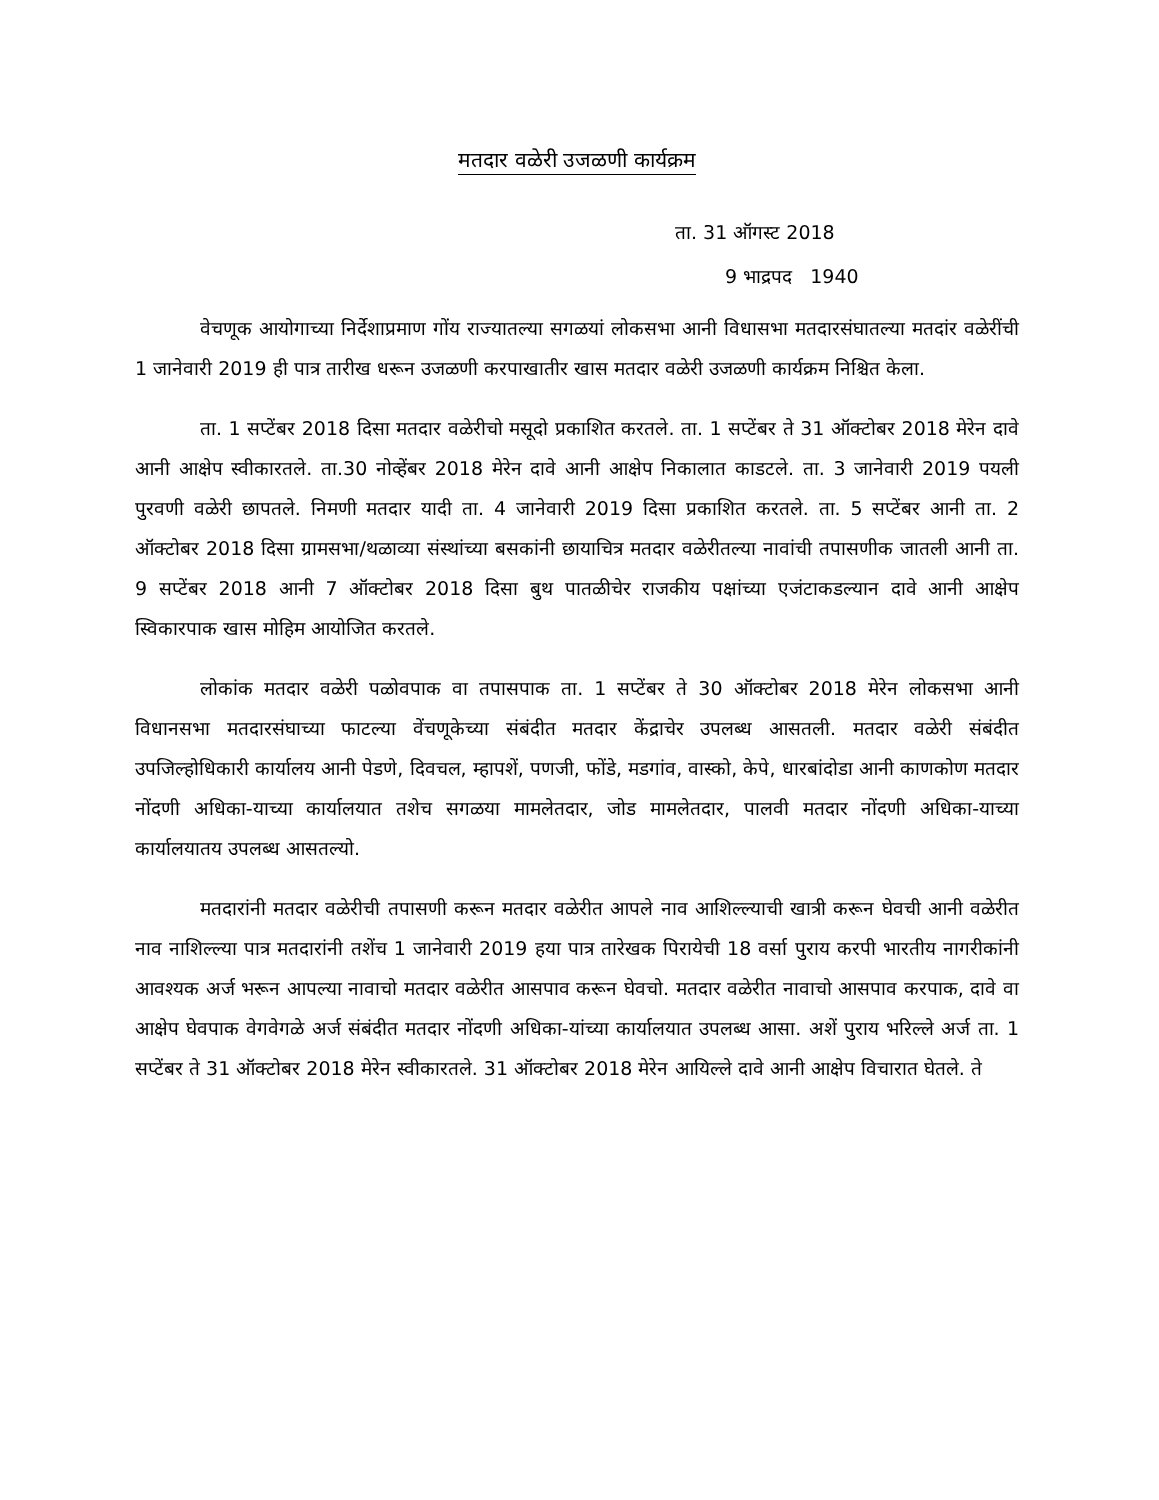मतदार वळेरी उजळणी कार्यक्रम
ता. 31 ऑगस्ट 2018
9 भाद्रपद 1940
वेचणूक आयोगाच्या निर्देशाप्रमाण गोंय राज्यातल्या सगळयां लोकसभा आनी विधासभा मतदारसंघातल्या मतदांर वळेरींची 1 जानेवारी 2019 ही पात्र तारीख धरून उजळणी करपाखातीर खास मतदार वळेरी उजळणी कार्यक्रम निश्चित केला.
ता. 1 सप्टेंबर 2018 दिसा मतदार वळेरीचो मसूदो प्रकाशित करतले. ता. 1 सप्टेंबर ते 31 ऑक्टोबर 2018 मेरेन दावे आनी आक्षेप स्वीकारतले. ता.30 नोव्हेंबर 2018 मेरेन दावे आनी आक्षेप निकालात काडटले. ता. 3 जानेवारी 2019 पयली पुरवणी वळेरी छापतले. निमणी मतदार यादी ता. 4 जानेवारी 2019 दिसा प्रकाशित करतले. ता. 5 सप्टेंबर आनी ता. 2 ऑक्टोबर 2018 दिसा ग्रामसभा/थळाव्या संस्थांच्या बसकांनी छायाचित्र मतदार वळेरीतल्या नावांची तपासणीक जातली आनी ता. 9 सप्टेंबर 2018 आनी 7 ऑक्टोबर 2018 दिसा बुथ पातळीचेर राजकीय पक्षांच्या एजंटाकडल्यान दावे आनी आक्षेप स्विकारपाक खास मोहिम आयोजित करतले.
लोकांक मतदार वळेरी पळोवपाक वा तपासपाक ता. 1 सप्टेंबर ते 30 ऑक्टोबर 2018 मेरेन लोकसभा आनी विधानसभा मतदारसंघाच्या फाटल्या वेंचणूकेच्या संबंदीत मतदार केंद्राचेर उपलब्ध आसतली. मतदार वळेरी संबंदीत उपजिल्होधिकारी कार्यालय आनी पेडणे, दिवचल, म्हापशें, पणजी, फोंडे, मडगांव, वास्को, केपे, धारबांदोडा आनी काणकोण मतदार नोंदणी अधिका-याच्या कार्यालयात तशेच सगळया मामलेतदार, जोड मामलेतदार, पालवी मतदार नोंदणी अधिका-याच्या कार्यालयातय उपलब्ध आसतल्यो.
मतदारांनी मतदार वळेरीची तपासणी करून मतदार वळेरीत आपले नाव आशिल्ल्याची खात्री करून घेवची आनी वळेरीत नाव नाशिल्ल्या पात्र मतदारांनी तशेंच 1 जानेवारी 2019 हया पात्र तारेखक पिरायेची 18 वर्सा पुराय करपी भारतीय नागरीकांनी आवश्यक अर्ज भरून आपल्या नावाचो मतदार वळेरीत आसपाव करून घेवचो. मतदार वळेरीत नावाचो आसपाव करपाक, दावे वा आक्षेप घेवपाक वेगवेगळे अर्ज संबंदीत मतदार नोंदणी अधिका-यांच्या कार्यालयात उपलब्ध आसा. अशें पुराय भरिल्ले अर्ज ता. 1 सप्टेंबर ते 31 ऑक्टोबर 2018 मेरेन स्वीकारतले. 31 ऑक्टोबर 2018 मेरेन आयिल्ले दावे आनी आक्षेप विचारात घेतले. ते